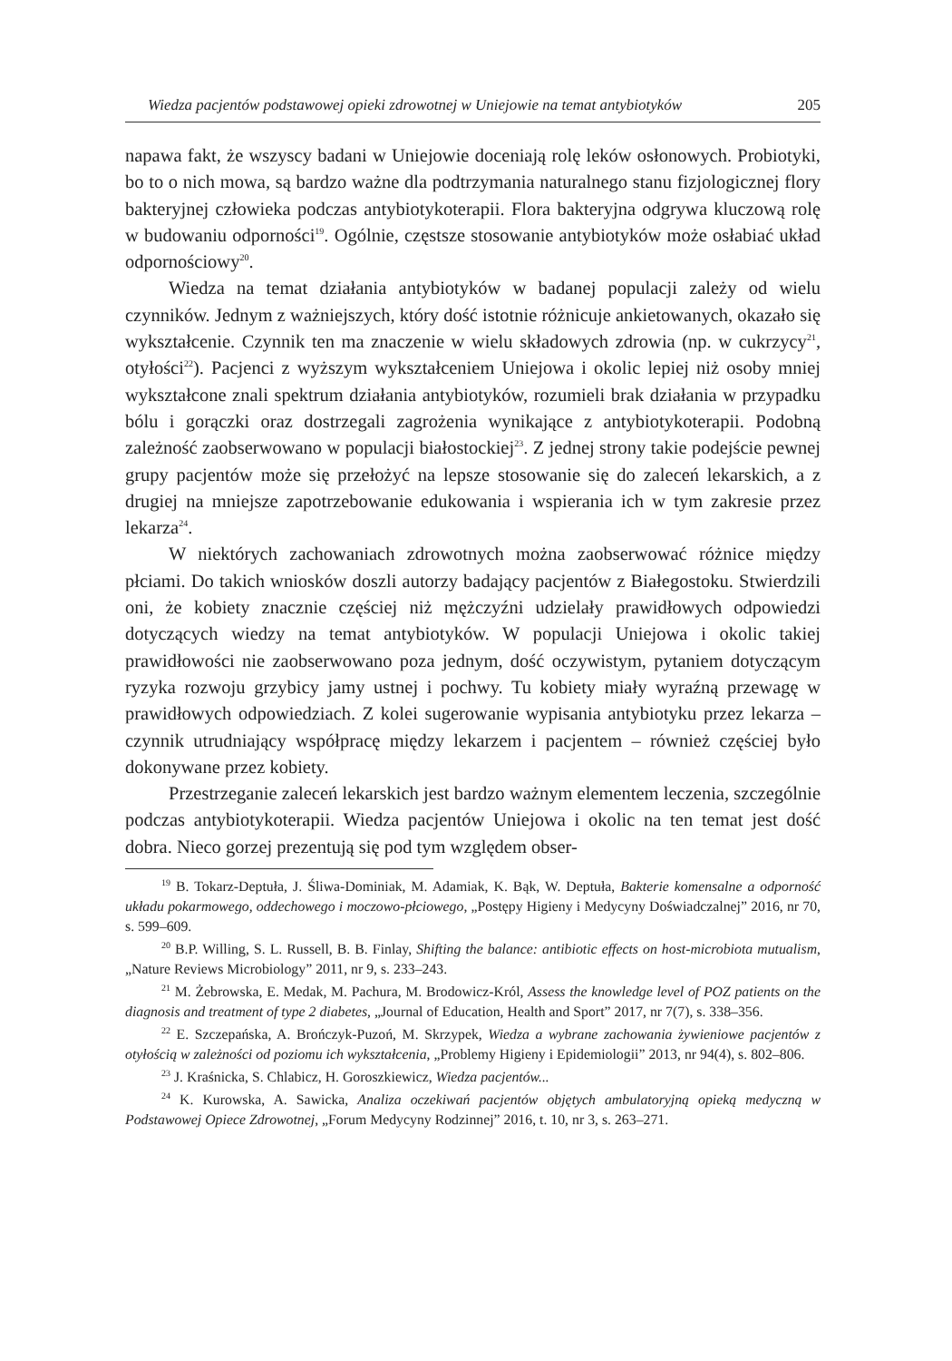Wiedza pacjentów podstawowej opieki zdrowotnej w Uniejowie na temat antybiotyków 205
napawa fakt, że wszyscy badani w Uniejowie doceniają rolę leków osłonowych. Probiotyki, bo to o nich mowa, są bardzo ważne dla podtrzymania naturalnego stanu fizjologicznej flory bakteryjnej człowieka podczas antybiotykoterapii. Flora bakteryjna odgrywa kluczową rolę w budowaniu odporności<sup>19</sup>. Ogólnie, częstsze stosowanie antybiotyków może osłabiać układ odpornościowy<sup>20</sup>.
Wiedza na temat działania antybiotyków w badanej populacji zależy od wielu czynników. Jednym z ważniejszych, który dość istotnie różnicuje ankietowanych, okazało się wykształcenie. Czynnik ten ma znaczenie w wielu składowych zdrowia (np. w cukrzycy<sup>21</sup>, otyłości<sup>22</sup>). Pacjenci z wyższym wykształceniem Uniejowa i okolic lepiej niż osoby mniej wykształcone znali spektrum działania antybiotyków, rozumieli brak działania w przypadku bólu i gorączki oraz dostrzegali zagrożenia wynikające z antybiotykoterapii. Podobną zależność zaobserwowano w populacji białostockiej<sup>23</sup>. Z jednej strony takie podejście pewnej grupy pacjentów może się przełożyć na lepsze stosowanie się do zaleceń lekarskich, a z drugiej na mniejsze zapotrzebowanie edukowania i wspierania ich w tym zakresie przez lekarza<sup>24</sup>.
W niektórych zachowaniach zdrowotnych można zaobserwować różnice między płciami. Do takich wniosków doszli autorzy badający pacjentów z Białegostoku. Stwierdzili oni, że kobiety znacznie częściej niż mężczyźni udzielały prawidłowych odpowiedzi dotyczących wiedzy na temat antybiotyków. W populacji Uniejowa i okolic takiej prawidłowości nie zaobserwowano poza jednym, dość oczywistym, pytaniem dotyczącym ryzyka rozwoju grzybicy jamy ustnej i pochwy. Tu kobiety miały wyraźną przewagę w prawidłowych odpowiedziach. Z kolei sugerowanie wypisania antybiotyku przez lekarza – czynnik utrudniający współpracę między lekarzem i pacjentem – również częściej było dokonywane przez kobiety.
Przestrzeganie zaleceń lekarskich jest bardzo ważnym elementem leczenia, szczególnie podczas antybiotykoterapii. Wiedza pacjentów Uniejowa i okolic na ten temat jest dość dobra. Nieco gorzej prezentują się pod tym względem obser-
<sup>19</sup> B. Tokarz-Deptuła, J. Śliwa-Dominiak, M. Adamiak, K. Bąk, W. Deptuła, Bakterie komensalne a odporność układu pokarmowego, oddechowego i moczowo-płciowego, „Postępy Higieny i Medycyny Doświadczalnej” 2016, nr 70, s. 599–609.
<sup>20</sup> B.P. Willing, S. L. Russell, B. B. Finlay, Shifting the balance: antibiotic effects on host-microbiota mutualism, „Nature Reviews Microbiology” 2011, nr 9, s. 233–243.
<sup>21</sup> M. Żebrowska, E. Medak, M. Pachura, M. Brodowicz-Król, Assess the knowledge level of POZ patients on the diagnosis and treatment of type 2 diabetes, „Journal of Education, Health and Sport” 2017, nr 7(7), s. 338–356.
<sup>22</sup> E. Szczepańska, A. Brończyk-Puzoń, M. Skrzypek, Wiedza a wybrane zachowania żywieniowe pacjentów z otyłością w zależności od poziomu ich wykształcenia, „Problemy Higieny i Epidemiologii” 2013, nr 94(4), s. 802–806.
<sup>23</sup> J. Kraśnicka, S. Chlabicz, H. Goroszkiewicz, Wiedza pacjentów...
<sup>24</sup> K. Kurowska, A. Sawicka, Analiza oczekiwań pacjentów objętych ambulatoryjną opieką medyczną w Podstawowej Opiece Zdrowotnej, „Forum Medycyny Rodzinnej” 2016, t. 10, nr 3, s. 263–271.